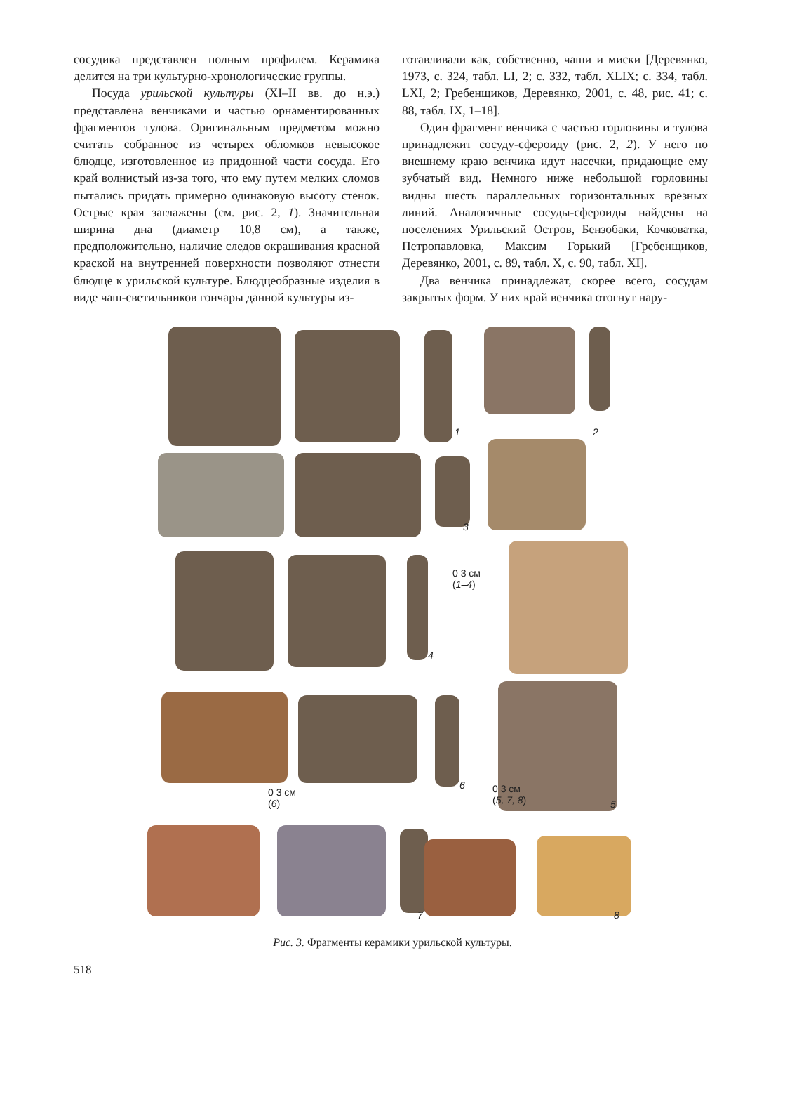сосудика представлен полным профилем. Керамика делится на три культурно-хронологические группы.
Посуда урильской культуры (XI–II вв. до н.э.) представлена венчиками и частью орнаментированных фрагментов тулова. Оригинальным предметом можно считать собранное из четырех обломков невысокое блюдце, изготовленное из придонной части сосуда. Его край волнистый из-за того, что ему путем мелких сломов пытались придать примерно одинаковую высоту стенок. Острые края заглажены (см. рис. 2, 1). Значительная ширина дна (диаметр 10,8 см), а также, предположительно, наличие следов окрашивания красной краской на внутренней поверхности позволяют отнести блюдце к урильской культуре. Блюдцеобразные изделия в виде чаш-светильников гончары данной культуры из-
готавливали как, собственно, чаши и миски [Деревянко, 1973, с. 324, табл. LI, 2; с. 332, табл. XLIX; с. 334, табл. LXI, 2; Гребенщиков, Деревянко, 2001, с. 48, рис. 41; с. 88, табл. IX, 1–18].
Один фрагмент венчика с частью горловины и тулова принадлежит сосуду-сфероиду (рис. 2, 2). У него по внешнему краю венчика идут насечки, придающие ему зубчатый вид. Немного ниже небольшой горловины видны шесть параллельных горизонтальных врезных линий. Аналогичные сосуды-сфероиды найдены на поселениях Урильский Остров, Бензобаки, Кочковатка, Петропавловка, Максим Горький [Гребенщиков, Деревянко, 2001, с. 89, табл. X, с. 90, табл. XI].
Два венчика принадлежат, скорее всего, сосудам закрытых форм. У них край венчика отогнут нару-
1 2
3
4
0 3 см
(1–4)
0 3 см
(6)
6 0 3 см
(5, 7, 8) 5
7 8
Рис. 3. Фрагменты керамики урильской культуры.
518